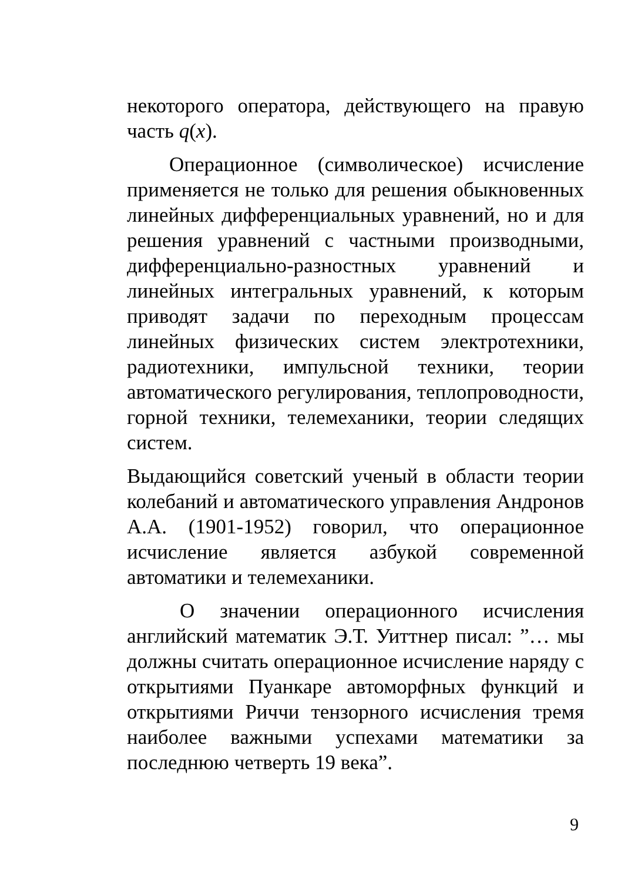некоторого оператора, действующего на правую часть q(x).
Операционное (символическое) исчисление применяется не только для решения обыкновенных линейных дифференциальных уравнений, но и для решения уравнений с частными производными, дифференциально-разностных уравнений и линейных интегральных уравнений, к которым приводят задачи по переходным процессам линейных физических систем электротехники, радиотехники, импульсной техники, теории автоматического регулирования, теплопроводности, горной техники, телемеханики, теории следящих систем.
Выдающийся советский ученый в области теории колебаний и автоматического управления Андронов А.А. (1901-1952) говорил, что операционное исчисление является азбукой современной автоматики и телемеханики.
О значении операционного исчисления английский математик Э.Т. Уиттнер писал: ”… мы должны считать операционное исчисление наряду с открытиями Пуанкаре автоморфных функций и открытиями Риччи тензорного исчисления тремя наиболее важными успехами математики за последнюю четверть 19 века”.
9